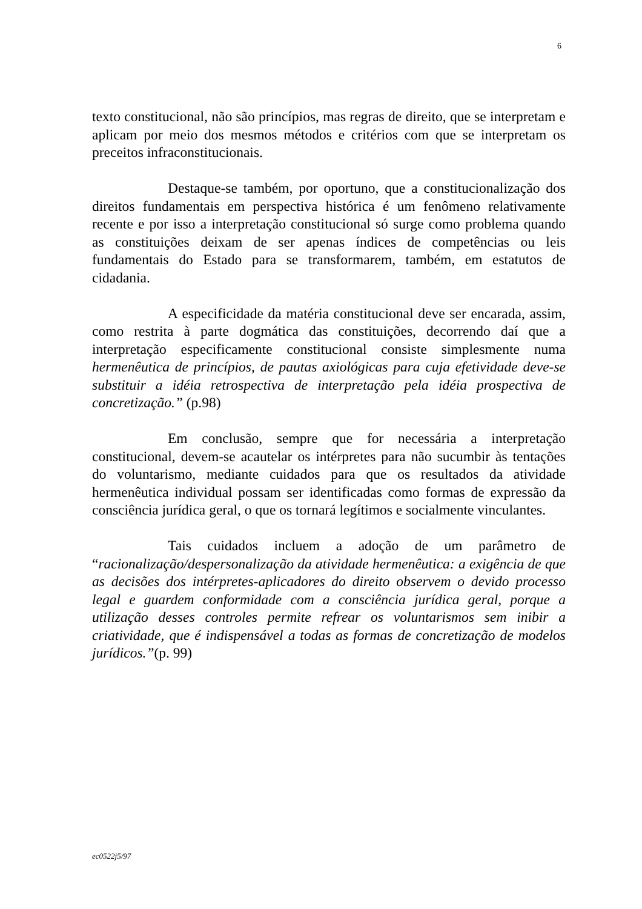6
texto constitucional, não são princípios, mas regras de direito, que se interpretam e aplicam por meio dos mesmos métodos e critérios com que se interpretam os preceitos infraconstitucionais.
Destaque-se também, por oportuno, que a constitucionalização dos direitos fundamentais em perspectiva histórica é um fenômeno relativamente recente e por isso a interpretação constitucional só surge como problema quando as constituições deixam de ser apenas índices de competências ou leis fundamentais do Estado para se transformarem, também, em estatutos de cidadania.
A especificidade da matéria constitucional deve ser encarada, assim, como restrita à parte dogmática das constituições, decorrendo daí que a interpretação especificamente constitucional consiste simplesmente numa hermenêutica de princípios, de pautas axiológicas para cuja efetividade deve-se substituir a idéia retrospectiva de interpretação pela idéia prospectiva de concretização.” (p.98)
Em conclusão, sempre que for necessária a interpretação constitucional, devem-se acautelar os intérpretes para não sucumbir às tentações do voluntarismo, mediante cuidados para que os resultados da atividade hermenêutica individual possam ser identificadas como formas de expressão da consciência jurídica geral, o que os tornará legítimos e socialmente vinculantes.
Tais cuidados incluem a adoção de um parâmetro de “racionalização/despersonalização da atividade hermenêutica: a exigência de que as decisões dos intérpretes-aplicadores do direito observem o devido processo legal e guardem conformidade com a consciência jurídica geral, porque a utilização desses controles permite refrear os voluntarismos sem inibir a criatividade, que é indispensável a todas as formas de concretização de modelos jurídicos.”(p. 99)
ec0522j5/97